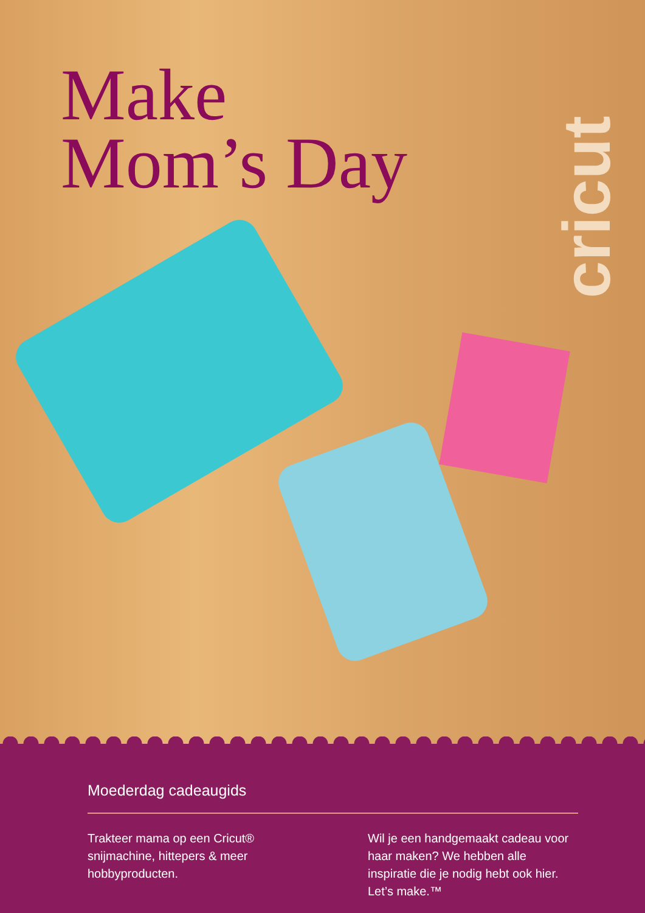Make
Mom’s Day
cricut
Moederdag cadeaugids
Trakteer mama op een Cricut® snijmachine, hittepers & meer hobbyproducten.
Wil je een handgemaakt cadeau voor haar maken? We hebben alle inspiratie die je nodig hebt ook hier. Let’s make.™